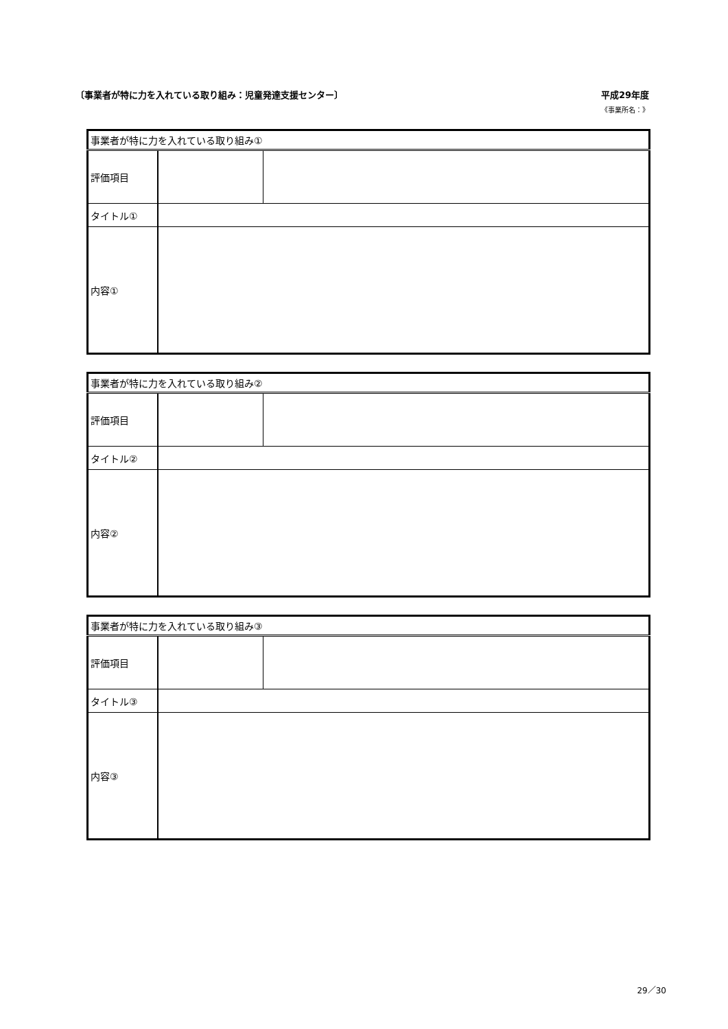〔事業者が特に力を入れている取り組み：児童発達支援センター〕 平成29年度
《事業所名：》
| 事業者が特に力を入れている取り組み① | | |
| 評価項目 | | |
| タイトル① | | |
| 内容① | | |
| 事業者が特に力を入れている取り組み② | | |
| 評価項目 | | |
| タイトル② | | |
| 内容② | | |
| 事業者が特に力を入れている取り組み③ | | |
| 評価項目 | | |
| タイトル③ | | |
| 内容③ | | |
29／30